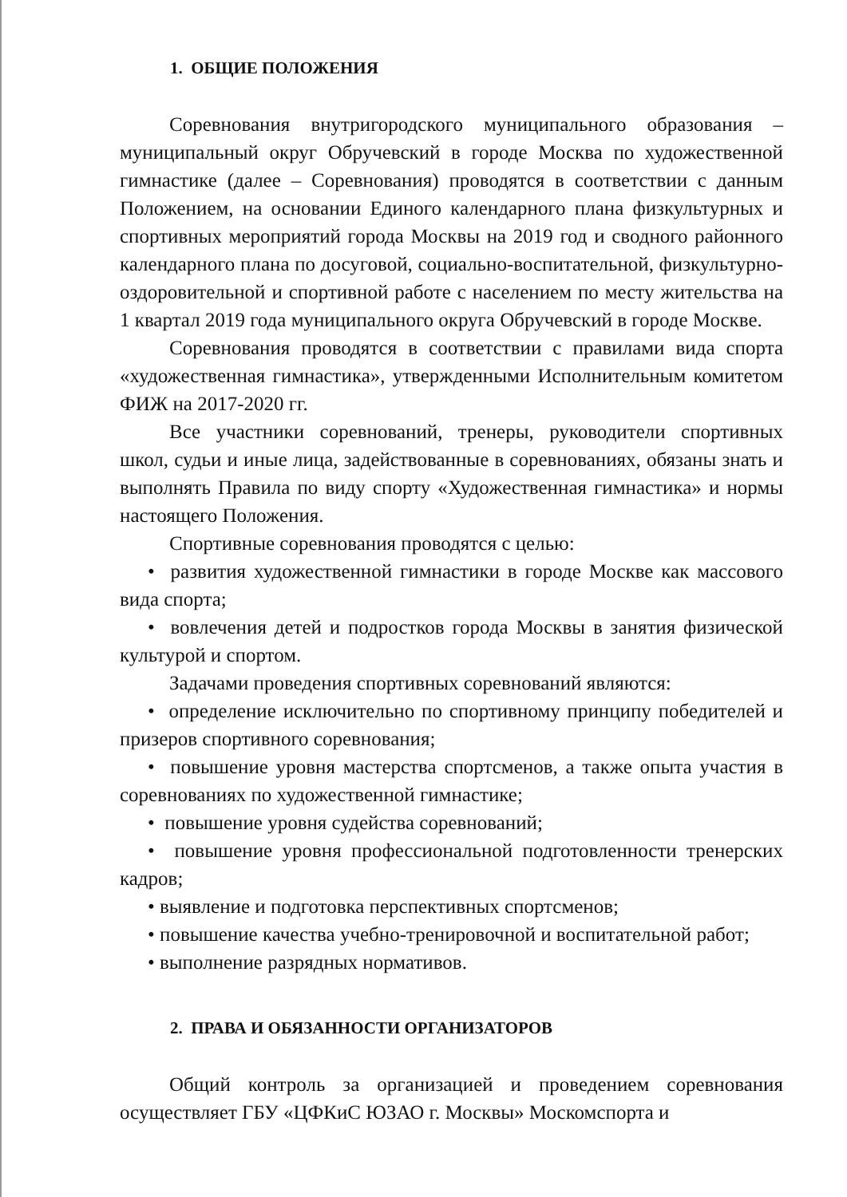1. ОБЩИЕ ПОЛОЖЕНИЯ
Соревнования внутригородского муниципального образования – муниципальный округ Обручевский в городе Москва по художественной гимнастике (далее – Соревнования) проводятся в соответствии с данным Положением, на основании Единого календарного плана физкультурных и спортивных мероприятий города Москвы на 2019 год и сводного районного календарного плана по досуговой, социально-воспитательной, физкультурно-оздоровительной и спортивной работе с населением по месту жительства на 1 квартал 2019 года муниципального округа Обручевский в городе Москве.
Соревнования проводятся в соответствии с правилами вида спорта «художественная гимнастика», утвержденными Исполнительным комитетом ФИЖ на 2017-2020 гг.
Все участники соревнований, тренеры, руководители спортивных школ, судьи и иные лица, задействованные в соревнованиях, обязаны знать и выполнять Правила по виду спорту «Художественная гимнастика» и нормы настоящего Положения.
Спортивные соревнования проводятся с целью:
• развития художественной гимнастики в городе Москве как массового вида спорта;
• вовлечения детей и подростков города Москвы в занятия физической культурой и спортом.
Задачами проведения спортивных соревнований являются:
• определение исключительно по спортивному принципу победителей и призеров спортивного соревнования;
• повышение уровня мастерства спортсменов, а также опыта участия в соревнованиях по художественной гимнастике;
• повышение уровня судейства соревнований;
• повышение уровня профессиональной подготовленности тренерских кадров;
• выявление и подготовка перспективных спортсменов;
• повышение качества учебно-тренировочной и воспитательной работ;
• выполнение разрядных нормативов.
2. ПРАВА И ОБЯЗАННОСТИ ОРГАНИЗАТОРОВ
Общий контроль за организацией и проведением соревнования осуществляет ГБУ «ЦФКиС ЮЗАО г. Москвы» Москомспорта и